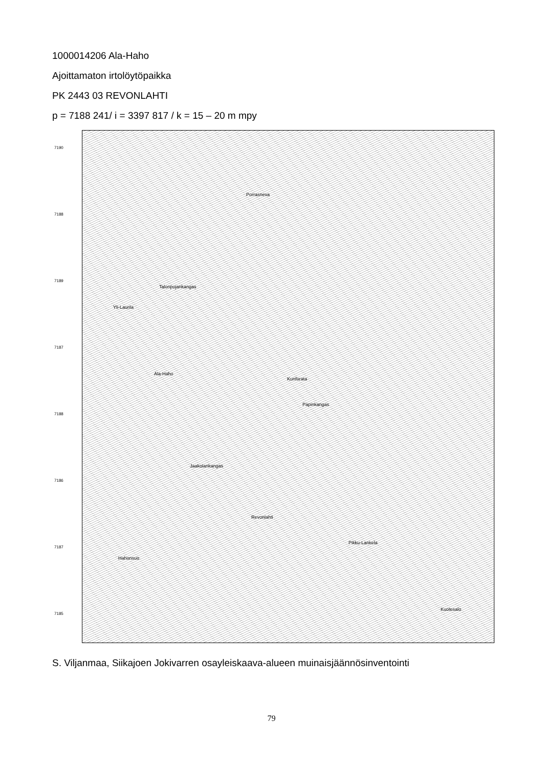1000014206 Ala-Haho
Ajoittamaton irtolöytöpaikka
PK 2443 03 REVONLAHTI
p = 7188 241/ i = 3397 817 / k = 15 – 20 m mpy
7190
7188
7189
7187
7188
7186
7187
7185
Porrasneva
Talonpojankangas
Yli-Laurila
Ala-Haho
Kunforata
Papinkangas
Jaakolankangas
Revonlahti
Hahonsuo
Pikku-Lankela
Kuotesalo
S. Viljanmaa, Siikajoen Jokivarren osayleiskaava-alueen muinaisjäännösinventointi
79